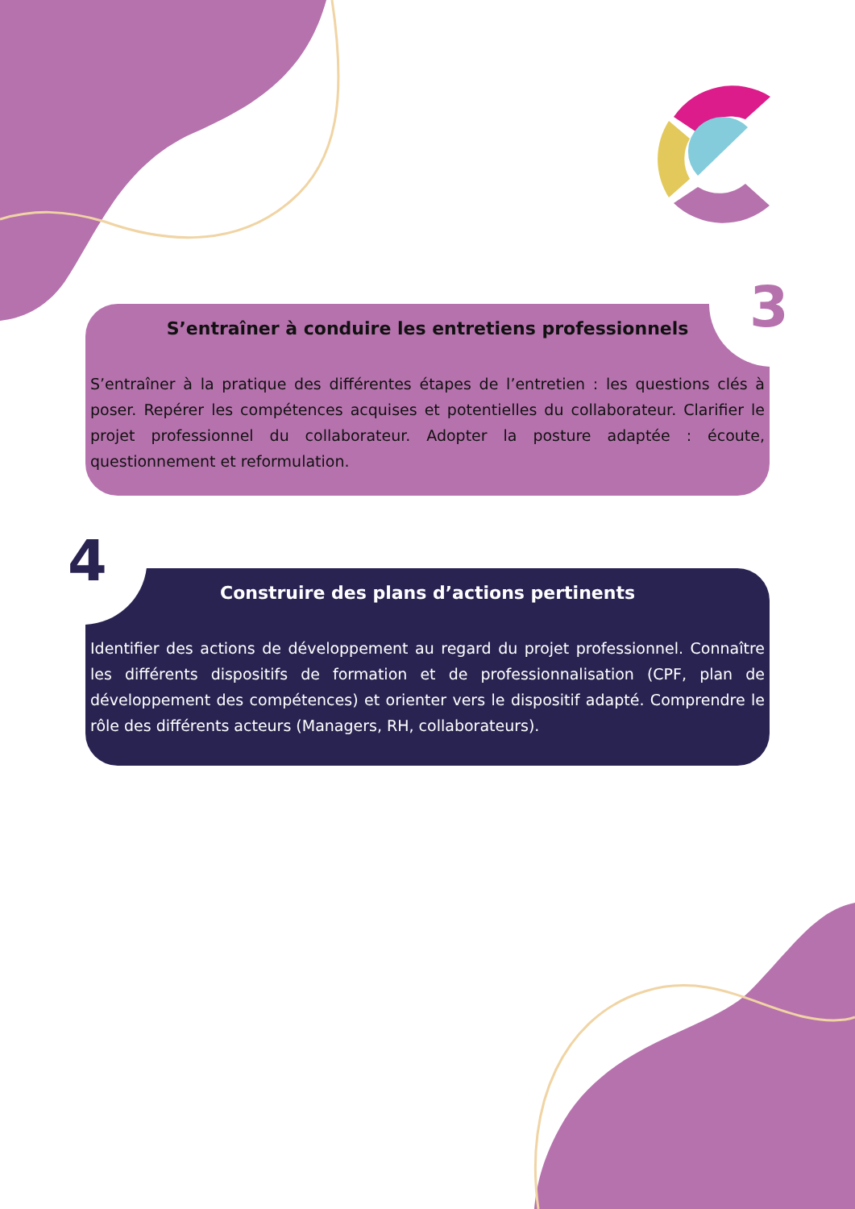S’entraîner à conduire les entretiens professionnels
S’entraîner à la pratique des différentes étapes de l’entretien : les questions clés à poser. Repérer les compétences acquises et potentielles du collaborateur. Clarifier le projet professionnel du collaborateur. Adopter la posture adaptée : écoute, questionnement et reformulation.
Construire des plans d’actions pertinents
Identifier des actions de développement au regard du projet professionnel. Connaître les différents dispositifs de formation et de professionnalisation (CPF, plan de développement des compétences) et orienter vers le dispositif adapté. Comprendre le rôle des différents acteurs (Managers, RH, collaborateurs).
3
4